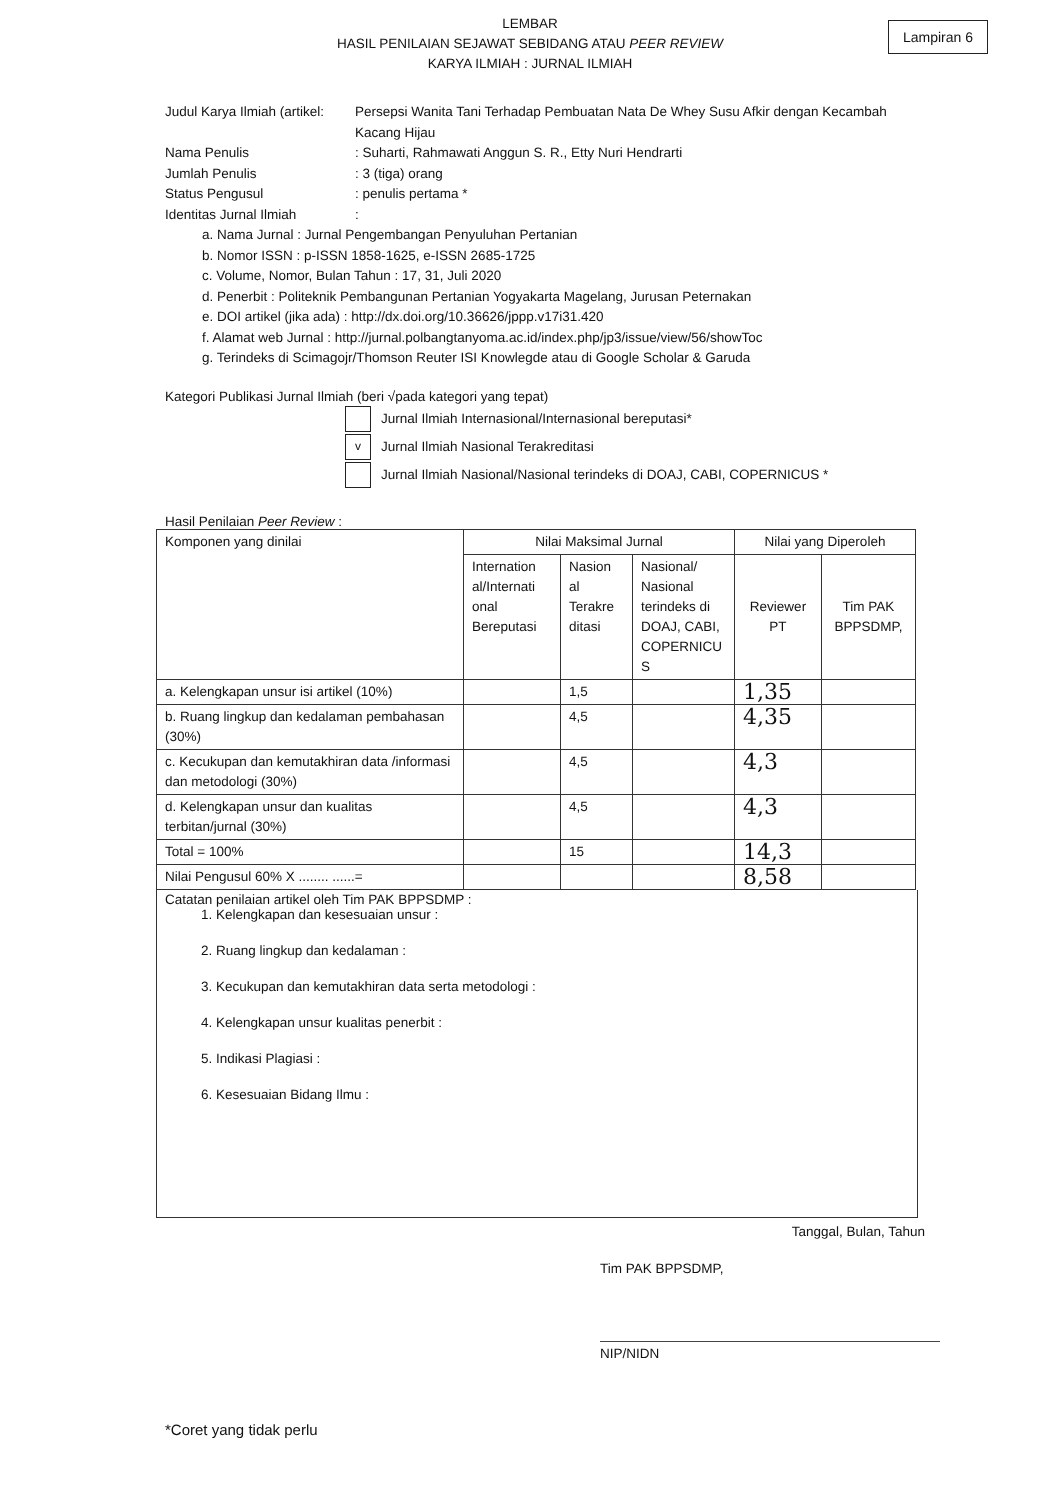LEMBAR
HASIL PENILAIAN SEJAWAT SEBIDANG ATAU PEER REVIEW
KARYA ILMIAH : JURNAL ILMIAH
Lampiran 6
Judul Karya Ilmiah (artikel:
Persepsi Wanita Tani Terhadap Pembuatan Nata De Whey Susu Afkir dengan Kecambah Kacang Hijau
Nama Penulis : Suharti, Rahmawati Anggun S. R., Etty Nuri Hendrarti
Jumlah Penulis : 3 (tiga) orang
Status Pengusul : penulis pertama *
Identitas Jurnal Ilmiah :
a. Nama Jurnal : Jurnal Pengembangan Penyuluhan Pertanian
b. Nomor ISSN : p-ISSN 1858-1625, e-ISSN 2685-1725
c. Volume, Nomor, Bulan Tahun : 17, 31, Juli 2020
d. Penerbit : Politeknik Pembangunan Pertanian Yogyakarta Magelang, Jurusan Peternakan
e. DOI artikel (jika ada) : http://dx.doi.org/10.36626/jppp.v17i31.420
f. Alamat web Jurnal : http://jurnal.polbangtanyoma.ac.id/index.php/jp3/issue/view/56/showToc
g. Terindeks di Scimagojr/Thomson Reuter ISI Knowlegde atau di Google Scholar & Garuda
Kategori Publikasi Jurnal Ilmiah (beri √pada kategori yang tepat)
Jurnal Ilmiah Internasional/Internasional bereputasi*
v
Jurnal Ilmiah Nasional Terakreditasi
Jurnal Ilmiah Nasional/Nasional terindeks di DOAJ, CABI, COPERNICUS *
Hasil Penilaian Peer Review :
| Komponen yang dinilai | Nilai Maksimal Jurnal | | | Nilai yang Diperoleh | |
| --- | --- | --- | --- | --- | --- |
| | Internation al/Internati onal Bereputasi | Nasion al Terakre ditasi | Nasional/ Nasional terindeks di DOAJ, CABI, COPERNICU S | Reviewer PT | Tim PAK BPPSDMP, |
| a. Kelengkapan unsur isi artikel (10%) | | 1,5 | | 1,35 | |
| b. Ruang lingkup dan kedalaman pembahasan (30%) | | 4,5 | | 4,35 | |
| c. Kecukupan dan kemutakhiran data /informasi dan metodologi (30%) | | 4,5 | | 4,3 | |
| d. Kelengkapan unsur dan kualitas terbitan/jurnal (30%) | | 4,5 | | 4,3 | |
| Total = 100% | | 15 | | 14,3 | |
| Nilai Pengusul 60% X ........ ......= | | | | 8,58 | |
Catatan penilaian artikel oleh Tim PAK BPPSDMP :
1. Kelengkapan dan kesesuaian unsur :
2. Ruang lingkup dan kedalaman :
3. Kecukupan dan kemutakhiran data serta metodologi :
4. Kelengkapan unsur kualitas penerbit :
5. Indikasi Plagiasi :
6. Kesesuaian Bidang Ilmu :
Tanggal, Bulan, Tahun
Tim PAK BPPSDMP,
NIP/NIDN
*Coret yang tidak perlu